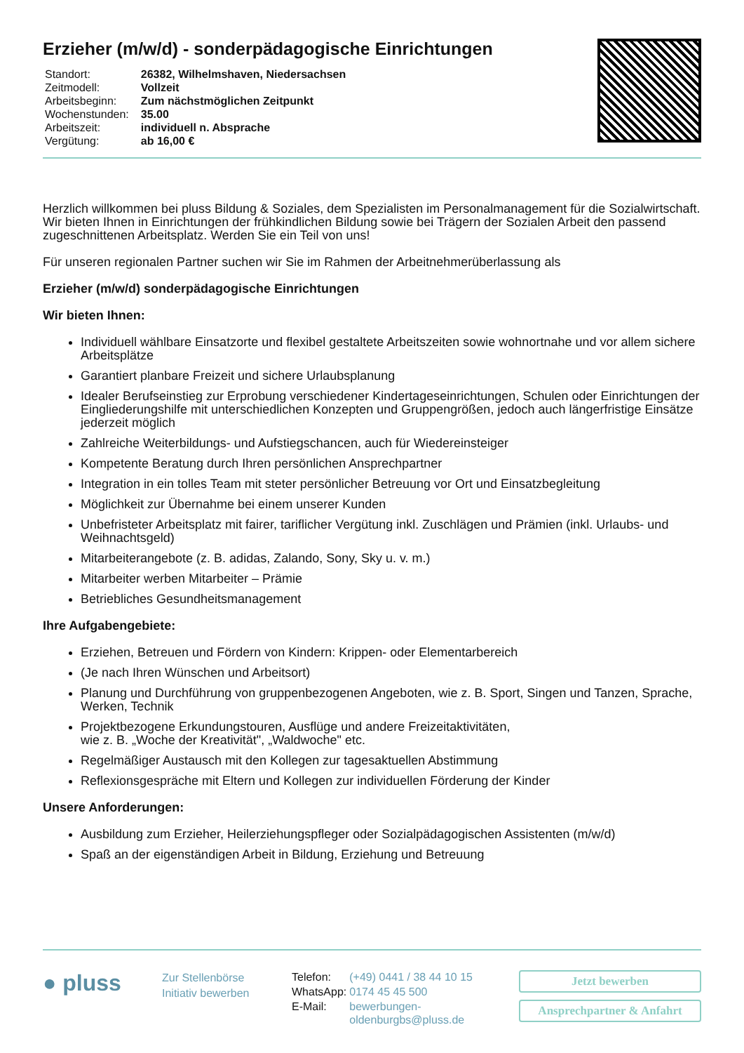Erzieher (m/w/d) - sonderpädagogische Einrichtungen
| Standort: | 26382, Wilhelmshaven, Niedersachsen |
| Zeitmodell: | Vollzeit |
| Arbeitsbeginn: | Zum nächstmöglichen Zeitpunkt |
| Wochenstunden: | 35.00 |
| Arbeitszeit: | individuell n. Absprache |
| Vergütung: | ab 16,00 € |
Herzlich willkommen bei pluss Bildung & Soziales, dem Spezialisten im Personalmanagement für die Sozialwirtschaft. Wir bieten Ihnen in Einrichtungen der frühkindlichen Bildung sowie bei Trägern der Sozialen Arbeit den passend zugeschnittenen Arbeitsplatz. Werden Sie ein Teil von uns!
Für unseren regionalen Partner suchen wir Sie im Rahmen der Arbeitnehmerüberlassung als
Erzieher (m/w/d) sonderpädagogische Einrichtungen
Wir bieten Ihnen:
Individuell wählbare Einsatzorte und flexibel gestaltete Arbeitszeiten sowie wohnortnahe und vor allem sichere Arbeitsplätze
Garantiert planbare Freizeit und sichere Urlaubsplanung
Idealer Berufseinstieg zur Erprobung verschiedener Kindertageseinrichtungen, Schulen oder Einrichtungen der Eingliederungshilfe mit unterschiedlichen Konzepten und Gruppengrößen, jedoch auch längerfristige Einsätze jederzeit möglich
Zahlreiche Weiterbildungs- und Aufstiegschancen, auch für Wiedereinsteiger
Kompetente Beratung durch Ihren persönlichen Ansprechpartner
Integration in ein tolles Team mit steter persönlicher Betreuung vor Ort und Einsatzbegleitung
Möglichkeit zur Übernahme bei einem unserer Kunden
Unbefristeter Arbeitsplatz mit fairer, tariflicher Vergütung inkl. Zuschlägen und Prämien (inkl. Urlaubs- und Weihnachtsgeld)
Mitarbeiterangebote (z. B. adidas, Zalando, Sony, Sky u. v. m.)
Mitarbeiter werben Mitarbeiter – Prämie
Betriebliches Gesundheitsmanagement
Ihre Aufgabengebiete:
Erziehen, Betreuen und Fördern von Kindern: Krippen- oder Elementarbereich
(Je nach Ihren Wünschen und Arbeitsort)
Planung und Durchführung von gruppenbezogenen Angeboten, wie z. B. Sport, Singen und Tanzen, Sprache, Werken, Technik
Projektbezogene Erkundungstouren, Ausflüge und andere Freizeitaktivitäten,
wie z. B. „Woche der Kreativität", „Waldwoche" etc.
Regelmäßiger Austausch mit den Kollegen zur tagesaktuellen Abstimmung
Reflexionsgespräche mit Eltern und Kollegen zur individuellen Förderung der Kinder
Unsere Anforderungen:
Ausbildung zum Erzieher, Heilerziehungspfleger oder Sozialpädagogischen Assistenten (m/w/d)
Spaß an der eigenständigen Arbeit in Bildung, Erziehung und Betreuung
● pluss
Zur Stellenbörse
Initiativ bewerben
| Telefon: | (+49) 0441 / 38 44 10 15 |
| WhatsApp: | 0174 45 45 500 |
| E-Mail: | bewerbungen- oldenburgbs@pluss.de |
Jetzt bewerben
Ansprechpartner & Anfahrt